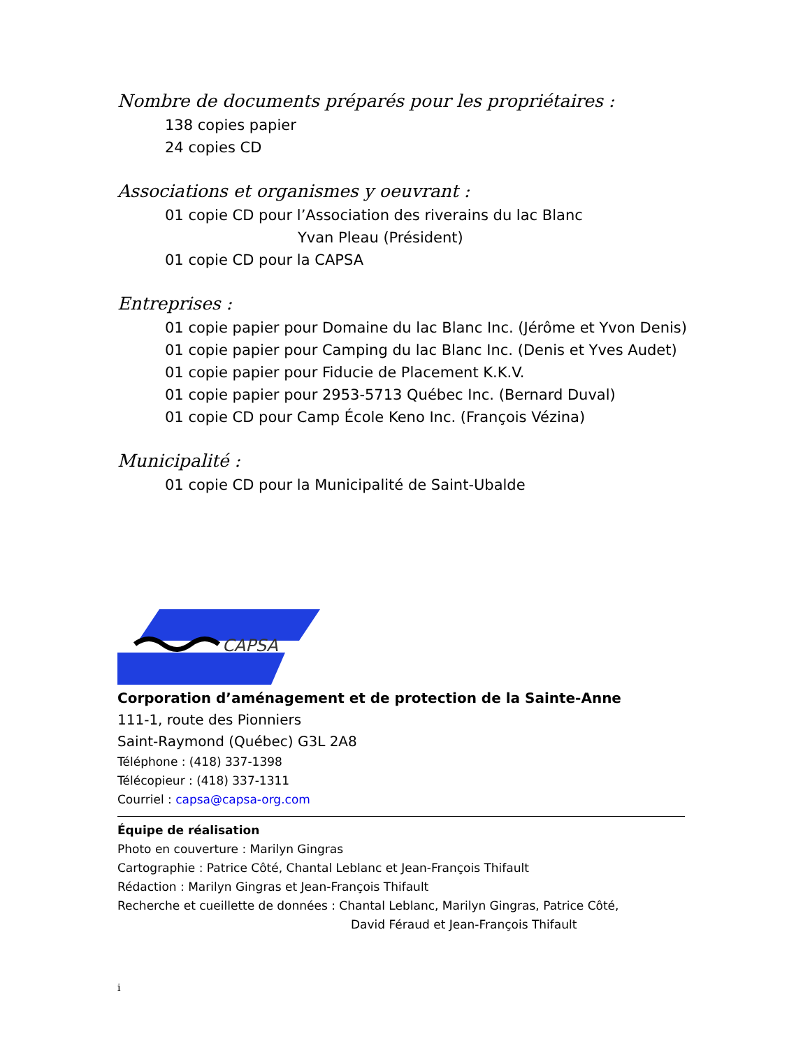Nombre de documents préparés pour les propriétaires :
138 copies papier
24 copies CD
Associations et organismes y oeuvrant :
01 copie CD pour l’Association des riverains du lac Blanc
Yvan Pleau (Président)
01 copie CD pour la CAPSA
Entreprises :
01 copie papier pour Domaine du lac Blanc Inc. (Jérôme et Yvon Denis)
01 copie papier pour Camping du lac Blanc Inc. (Denis et Yves Audet)
01 copie papier pour Fiducie de Placement K.K.V.
01 copie papier pour 2953-5713 Québec Inc. (Bernard Duval)
01 copie CD pour Camp École Keno Inc. (François Vézina)
Municipalité :
01 copie CD pour la Municipalité de Saint-Ubalde
CAPSA
Corporation d’aménagement et de protection de la Sainte-Anne
111-1, route des Pionniers
Saint-Raymond (Québec) G3L 2A8
Téléphone : (418) 337-1398
Télécopieur : (418) 337-1311
Courriel : capsa@capsa-org.com
Équipe de réalisation
Photo en couverture : Marilyn Gingras
Cartographie : Patrice Côté, Chantal Leblanc et Jean-François Thifault
Rédaction : Marilyn Gingras et Jean-François Thifault
Recherche et cueillette de données : Chantal Leblanc, Marilyn Gingras, Patrice Côté,
David Féraud et Jean-François Thifault
i